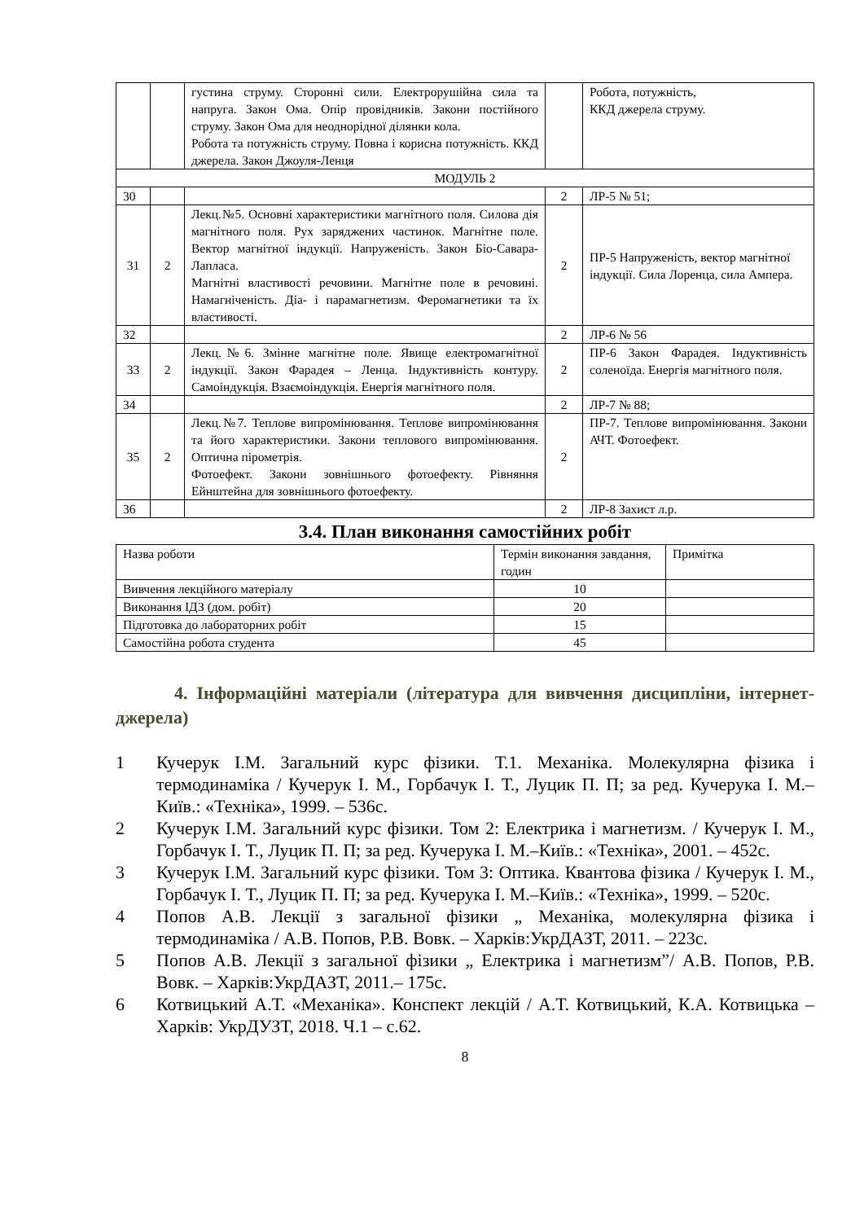| | | густина струму. Сторонні сили. Електрорушійна сила та напруга. Закон Ома. Опір провідників. Закони постійного струму. Закон Ома для неоднорідної ділянки кола. Робота та потужність струму. Повна і корисна потужність. ККД джерела. Закон Джоуля-Ленця | | Робота, потужність, ККД джерела струму. |
| МОДУЛЬ 2 | | | | |
| 30 | | | 2 | ЛР-5 № 51; |
| 31 | 2 | Лекц.№5. Основні характеристики магнітного поля. Силова дія магнітного поля. Рух заряджених частинок. Магнітне поле. Вектор магнітної індукції. Напруженість. Закон Біо-Савара-Лапласа. Магнітні властивості речовини. Магнітне поле в речовині. Намагніченість. Діа- і парамагнетизм. Феромагнетики та їх властивості. | 2 | ПР-5 Напруженість, вектор магнітної індукції. Сила Лоренца, сила Ампера. |
| 32 | | | 2 | ЛР-6 № 56 |
| 33 | 2 | Лекц.№6. Змінне магнітне поле. Явище електромагнітної індукції. Закон Фарадея – Ленца. Індуктивність контуру. Самоіндукція. Взаємоіндукція. Енергія магнітного поля. | 2 | ПР-6 Закон Фарадея. Індуктивність соленоїда. Енергія магнітного поля. |
| 34 | | | 2 | ЛР-7 № 88; |
| 35 | 2 | Лекц.№7. Теплове випромінювання. Теплове випромінювання та його характеристики. Закони теплового випромінювання. Оптична пірометрія. Фотоефект. Закони зовнішнього фотоефекту. Рівняння Ейнштейна для зовнішнього фотоефекту. | 2 | ПР-7. Теплове випромінювання. Закони АЧТ. Фотоефект. |
| 36 | | | 2 | ЛР-8 Захист л.р. |
3.4. План виконання самостійних робіт
| Назва роботи | Термін виконання завдання, годин | Примітка |
| Вивчення лекційного матеріалу | 10 | |
| Виконання ІДЗ (дом. робіт) | 20 | |
| Підготовка до лабораторних робіт | 15 | |
| Самостійна робота студента | 45 | |
4. Інформаційні матеріали (література для вивчення дисципліни, інтернет-джерела)
1 Кучерук І.М. Загальний курс фізики. Т.1. Механіка. Молекулярна фізика і термодинаміка / Кучерук І. М., Горбачук І. Т., Луцик П. П; за ред. Кучерука І. М.–Київ.: «Техніка», 1999. – 536с.
2 Кучерук І.М. Загальний курс фізики. Том 2: Електрика і магнетизм. / Кучерук І. М., Горбачук І. Т., Луцик П. П; за ред. Кучерука І. М.–Київ.: «Техніка», 2001. – 452с.
3 Кучерук І.М. Загальний курс фізики. Том 3: Оптика. Квантова фізика / Кучерук І. М., Горбачук І. Т., Луцик П. П; за ред. Кучерука І. М.–Київ.: «Техніка», 1999. – 520с.
4 Попов А.В. Лекції з загальної фізики „ Механіка, молекулярна фізика і термодинаміка / А.В. Попов, Р.В. Вовк. – Харків:УкрДАЗТ, 2011. – 223с.
5 Попов А.В. Лекції з загальної фізики „ Електрика і магнетизм”/ А.В. Попов, Р.В. Вовк. – Харків:УкрДАЗТ, 2011.– 175с.
6 Котвицький А.Т. «Механіка». Конспект лекцій / А.Т. Котвицький, К.А. Котвицька – Харків: УкрДУЗТ, 2018. Ч.1 – с.62.
8